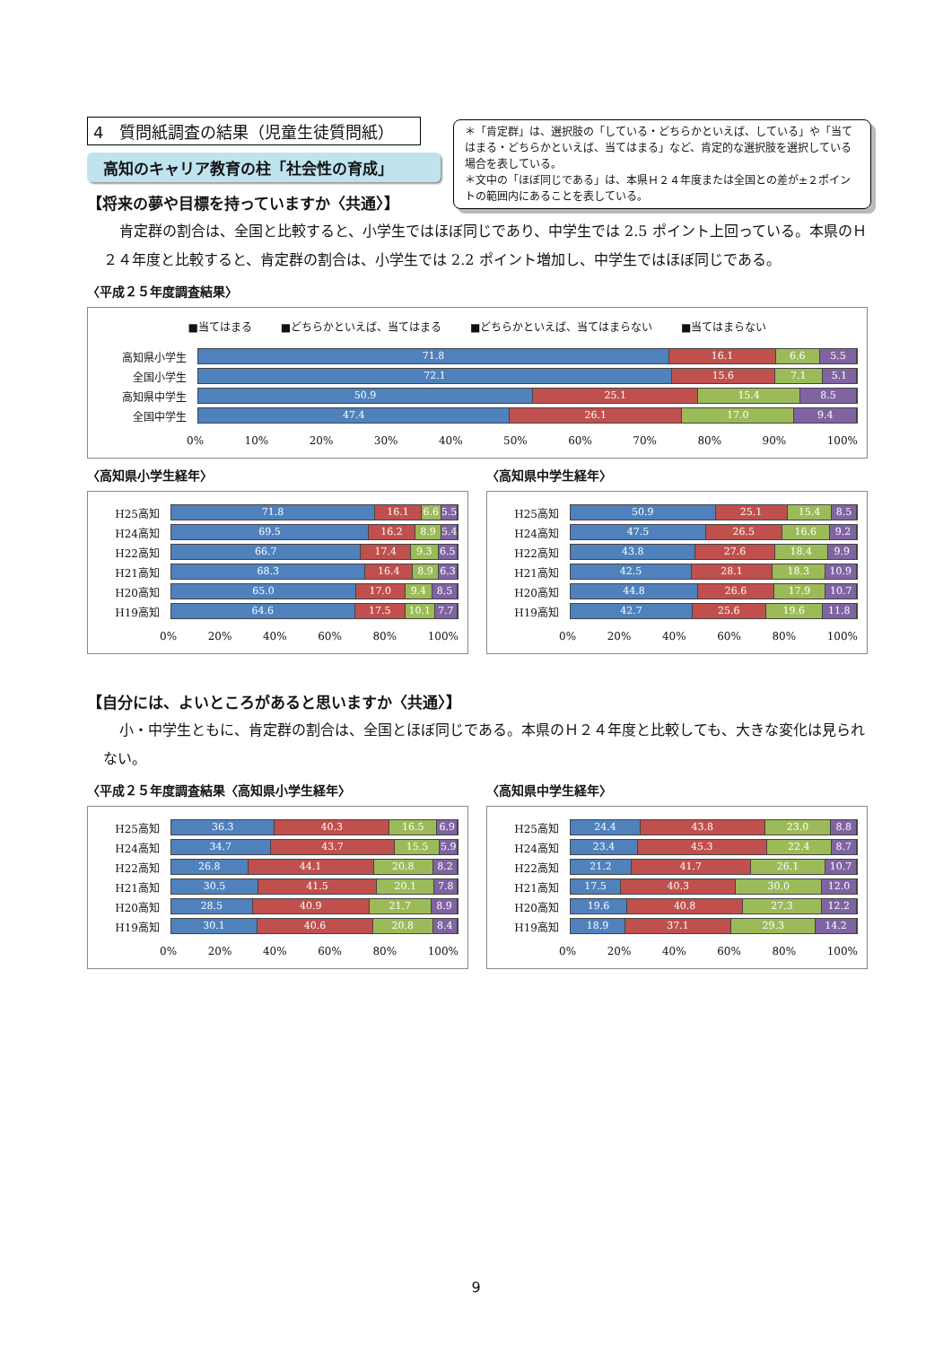4　質問紙調査の結果（児童生徒質問紙）
高知のキャリア教育の柱「社会性の育成」
＊「肯定群」は、選択肢の「している・どちらかといえば、している」や「当てはまる・どちらかといえば、当てはまる」など、肯定的な選択肢を選択している場合を表している。
＊文中の「ほぼ同じである」は、本県Ｈ２４年度または全国との差が±２ポイントの範囲内にあることを表している。
【将来の夢や目標を持っていますか〈共通〉】
肯定群の割合は、全国と比較すると、小学生ではほぼ同じであり、中学生では 2.5 ポイント上回っている。本県のＨ２４年度と比較すると、肯定群の割合は、小学生では 2.2 ポイント増加し、中学生ではほぼ同じである。
〈平成２５年度調査結果〉
■当てはまる ■どちらかといえば、当てはまる ■どちらかといえば、当てはまらない ■当てはまらない
高知県小学生
71.8 16.1 6.6 5.5
全国小学生
72.1 15.6 7.1 5.1
高知県中学生
50.9 25.1 15.4 8.5
全国中学生
47.4 26.1 17.0 9.4
0% 10% 20% 30% 40% 50% 60% 70% 80% 90% 100%
〈高知県小学生経年〉
H25高知
71.8 16.1 6.6 5.5
H24高知
69.5 16.2 8.9 5.4
H22高知
66.7 17.4 9.3 6.5
H21高知
68.3 16.4 8.9 6.3
H20高知
65.0 17.0 9.4 8.5
H19高知
64.6 17.5 10.1 7.7
0% 20% 40% 60% 80% 100%
〈高知県中学生経年〉
H25高知
50.9 25.1 15.4 8.5
H24高知
47.5 26.5 16.6 9.2
H22高知
43.8 27.6 18.4 9.9
H21高知
42.5 28.1 18.3 10.9
H20高知
44.8 26.6 17.9 10.7
H19高知
42.7 25.6 19.6 11.8
0% 20% 40% 60% 80% 100%
【自分には、よいところがあると思いますか〈共通〉】
小・中学生ともに、肯定群の割合は、全国とほぼ同じである。本県のＨ２４年度と比較しても、大きな変化は見られない。
〈平成２５年度調査結果〈高知県小学生経年〉
H25高知
36.3 40.3 16.5 6.9
H24高知
34.7 43.7 15.5 5.9
H22高知
26.8 44.1 20.8 8.2
H21高知
30.5 41.5 20.1 7.8
H20高知
28.5 40.9 21.7 8.9
H19高知
30.1 40.6 20.8 8.4
0% 20% 40% 60% 80% 100%
〈高知県中学生経年〉
H25高知
24.4 43.8 23.0 8.8
H24高知
23.4 45.3 22.4 8.7
H22高知
21.2 41.7 26.1 10.7
H21高知
17.5 40.3 30.0 12.0
H20高知
19.6 40.8 27.3 12.2
H19高知
18.9 37.1 29.3 14.2
0% 20% 40% 60% 80% 100%
9